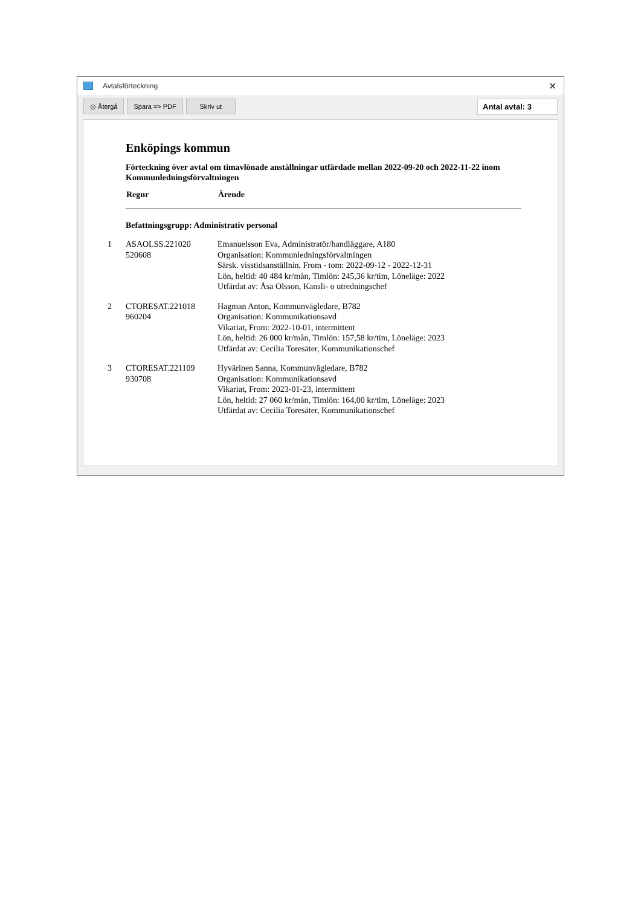Avtalsförteckning ✕
◎ Återgå Spara => PDF Skriv ut Antal avtal: 3
Enköpings kommun
Förteckning över avtal om timavlönade anställningar utfärdade mellan 2022-09-20 och 2022-11-22 inom Kommunledningsförvaltningen
| Regnr | Ärende |
| --- | --- |
| Befattningsgrupp: Administrativ personal | |
| 1 ASAOLSS.221020 520608 | Emanuelsson Eva, Administratör/handläggare, A180 Organisation: Kommunledningsförvaltningen Särsk. visstidsanställnin, From - tom: 2022-09-12 - 2022-12-31 Lön, heltid: 40 484 kr/mån, Timlön: 245,36 kr/tim, Löneläge: 2022 Utfärdat av: Åsa Olsson, Kansli- o utredningschef |
| 2 CTORESAT.221018 960204 | Hagman Anton, Kommunvägledare, B782 Organisation: Kommunikationsavd Vikariat, From: 2022-10-01, intermittent Lön, heltid: 26 000 kr/mån, Timlön: 157,58 kr/tim, Löneläge: 2023 Utfärdat av: Cecilia Toresäter, Kommunikationschef |
| 3 CTORESAT.221109 930708 | Hyvärinen Sanna, Kommunvägledare, B782 Organisation: Kommunikationsavd Vikariat, From: 2023-01-23, intermittent Lön, heltid: 27 060 kr/mån, Timlön: 164,00 kr/tim, Löneläge: 2023 Utfärdat av: Cecilia Toresäter, Kommunikationschef |